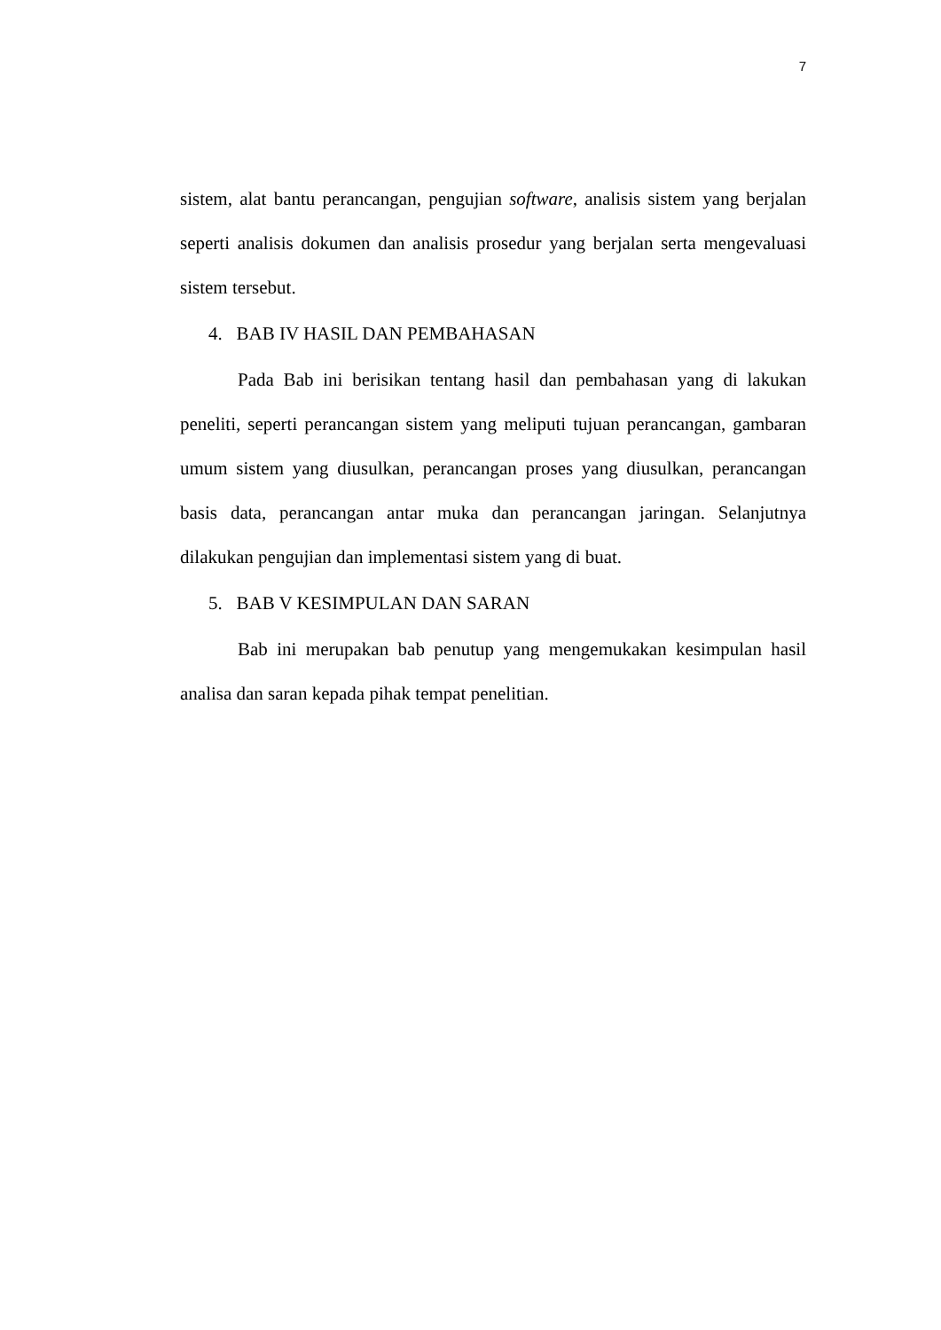7
sistem, alat bantu perancangan, pengujian software, analisis sistem yang berjalan seperti analisis dokumen dan analisis prosedur yang berjalan serta mengevaluasi sistem tersebut.
4. BAB IV HASIL DAN PEMBAHASAN
Pada Bab ini berisikan tentang hasil dan pembahasan yang di lakukan peneliti, seperti perancangan sistem yang meliputi tujuan perancangan, gambaran umum sistem yang diusulkan, perancangan proses yang diusulkan, perancangan basis data, perancangan antar muka dan perancangan jaringan. Selanjutnya dilakukan pengujian dan implementasi sistem yang di buat.
5. BAB V KESIMPULAN DAN SARAN
Bab ini merupakan bab penutup yang mengemukakan kesimpulan hasil analisa dan saran kepada pihak tempat penelitian.